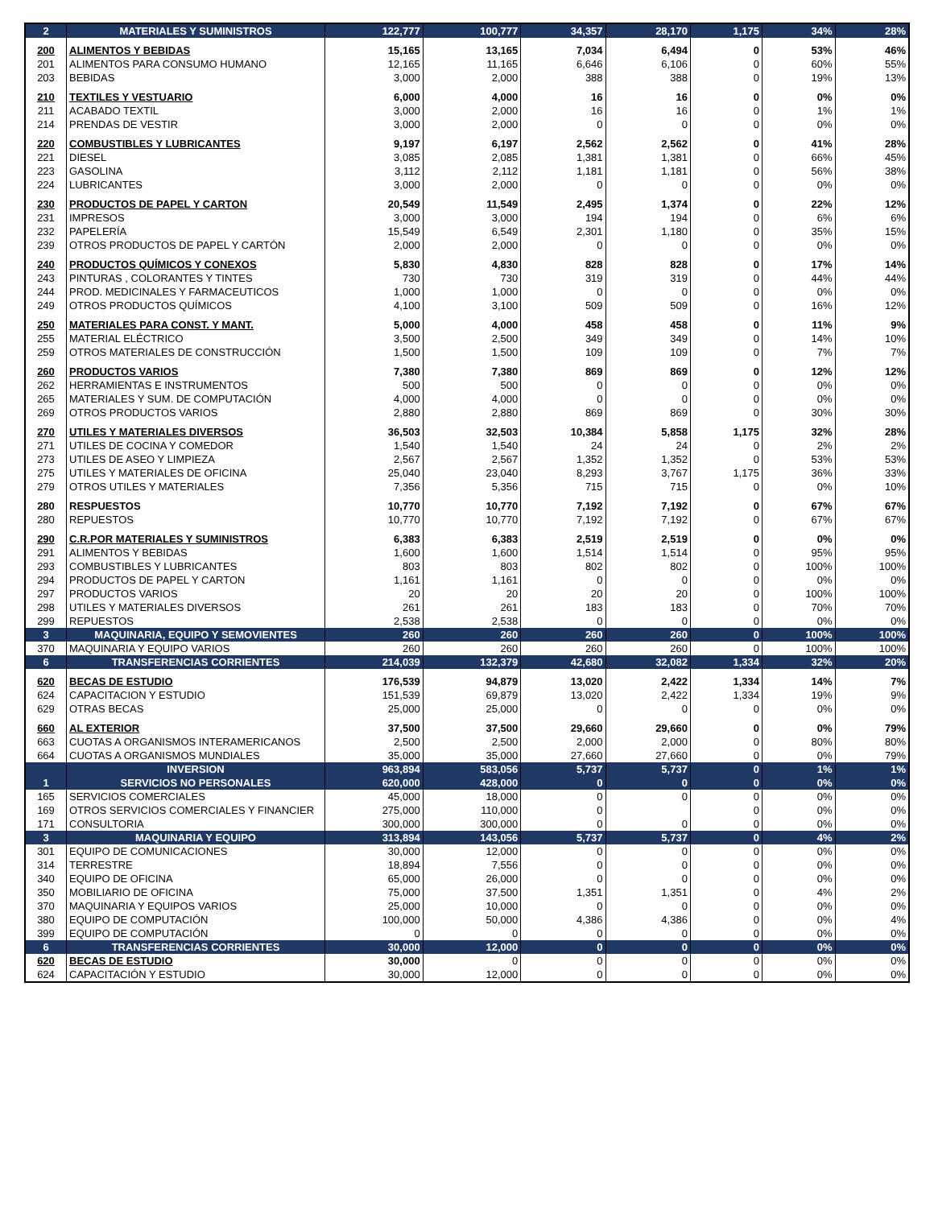| 2 | MATERIALES Y SUMINISTROS | 122,777 | 100,777 | 34,357 | 28,170 | 1,175 | 34% | 28% |
| 200 | ALIMENTOS Y BEBIDAS | 15,165 | 13,165 | 7,034 | 6,494 | 0 | 53% | 46% |
| 201 | ALIMENTOS PARA CONSUMO HUMANO | 12,165 | 11,165 | 6,646 | 6,106 | 0 | 60% | 55% |
| 203 | BEBIDAS | 3,000 | 2,000 | 388 | 388 | 0 | 19% | 13% |
| 210 | TEXTILES Y VESTUARIO | 6,000 | 4,000 | 16 | 16 | 0 | 0% | 0% |
| 211 | ACABADO TEXTIL | 3,000 | 2,000 | 16 | 16 | 0 | 1% | 1% |
| 214 | PRENDAS DE VESTIR | 3,000 | 2,000 | 0 | 0 | 0 | 0% | 0% |
| 220 | COMBUSTIBLES Y LUBRICANTES | 9,197 | 6,197 | 2,562 | 2,562 | 0 | 41% | 28% |
| 221 | DIESEL | 3,085 | 2,085 | 1,381 | 1,381 | 0 | 66% | 45% |
| 223 | GASOLINA | 3,112 | 2,112 | 1,181 | 1,181 | 0 | 56% | 38% |
| 224 | LUBRICANTES | 3,000 | 2,000 | 0 | 0 | 0 | 0% | 0% |
| 230 | PRODUCTOS DE PAPEL Y CARTON | 20,549 | 11,549 | 2,495 | 1,374 | 0 | 22% | 12% |
| 231 | IMPRESOS | 3,000 | 3,000 | 194 | 194 | 0 | 6% | 6% |
| 232 | PAPELERÍA | 15,549 | 6,549 | 2,301 | 1,180 | 0 | 35% | 15% |
| 239 | OTROS PRODUCTOS DE PAPEL Y CARTÓN | 2,000 | 2,000 | 0 | 0 | 0 | 0% | 0% |
| 240 | PRODUCTOS QUÍMICOS Y CONEXOS | 5,830 | 4,830 | 828 | 828 | 0 | 17% | 14% |
| 243 | PINTURAS , COLORANTES Y TINTES | 730 | 730 | 319 | 319 | 0 | 44% | 44% |
| 244 | PROD. MEDICINALES Y FARMACEUTICOS | 1,000 | 1,000 | 0 | 0 | 0 | 0% | 0% |
| 249 | OTROS PRODUCTOS QUÍMICOS | 4,100 | 3,100 | 509 | 509 | 0 | 16% | 12% |
| 250 | MATERIALES PARA CONST. Y MANT. | 5,000 | 4,000 | 458 | 458 | 0 | 11% | 9% |
| 255 | MATERIAL ELÉCTRICO | 3,500 | 2,500 | 349 | 349 | 0 | 14% | 10% |
| 259 | OTROS MATERIALES DE CONSTRUCCIÓN | 1,500 | 1,500 | 109 | 109 | 0 | 7% | 7% |
| 260 | PRODUCTOS VARIOS | 7,380 | 7,380 | 869 | 869 | 0 | 12% | 12% |
| 262 | HERRAMIENTAS E INSTRUMENTOS | 500 | 500 | 0 | 0 | 0 | 0% | 0% |
| 265 | MATERIALES Y SUM. DE COMPUTACIÓN | 4,000 | 4,000 | 0 | 0 | 0 | 0% | 0% |
| 269 | OTROS PRODUCTOS VARIOS | 2,880 | 2,880 | 869 | 869 | 0 | 30% | 30% |
| 270 | UTILES Y MATERIALES DIVERSOS | 36,503 | 32,503 | 10,384 | 5,858 | 1,175 | 32% | 28% |
| 271 | UTILES DE COCINA Y COMEDOR | 1,540 | 1,540 | 24 | 24 | 0 | 2% | 2% |
| 273 | UTILES DE ASEO Y LIMPIEZA | 2,567 | 2,567 | 1,352 | 1,352 | 0 | 53% | 53% |
| 275 | UTILES Y MATERIALES DE OFICINA | 25,040 | 23,040 | 8,293 | 3,767 | 1,175 | 36% | 33% |
| 279 | OTROS UTILES Y MATERIALES | 7,356 | 5,356 | 715 | 715 | 0 | 0% | 10% |
| 280 | RESPUESTOS | 10,770 | 10,770 | 7,192 | 7,192 | 0 | 67% | 67% |
| 280 | REPUESTOS | 10,770 | 10,770 | 7,192 | 7,192 | 0 | 67% | 67% |
| 290 | C.R.POR MATERIALES Y SUMINISTROS | 6,383 | 6,383 | 2,519 | 2,519 | 0 | 0% | 0% |
| 291 | ALIMENTOS Y BEBIDAS | 1,600 | 1,600 | 1,514 | 1,514 | 0 | 95% | 95% |
| 293 | COMBUSTIBLES Y LUBRICANTES | 803 | 803 | 802 | 802 | 0 | 100% | 100% |
| 294 | PRODUCTOS DE PAPEL Y CARTON | 1,161 | 1,161 | 0 | 0 | 0 | 0% | 0% |
| 297 | PRODUCTOS VARIOS | 20 | 20 | 20 | 20 | 0 | 100% | 100% |
| 298 | UTILES Y MATERIALES DIVERSOS | 261 | 261 | 183 | 183 | 0 | 70% | 70% |
| 299 | REPUESTOS | 2,538 | 2,538 | 0 | 0 | 0 | 0% | 0% |
| 3 | MAQUINARIA, EQUIPO Y SEMOVIENTES | 260 | 260 | 260 | 260 | 0 | 100% | 100% |
| 370 | MAQUINARIA Y EQUIPO VARIOS | 260 | 260 | 260 | 260 | 0 | 100% | 100% |
| 6 | TRANSFERENCIAS CORRIENTES | 214,039 | 132,379 | 42,680 | 32,082 | 1,334 | 32% | 20% |
| 620 | BECAS DE ESTUDIO | 176,539 | 94,879 | 13,020 | 2,422 | 1,334 | 14% | 7% |
| 624 | CAPACITACION Y ESTUDIO | 151,539 | 69,879 | 13,020 | 2,422 | 1,334 | 19% | 9% |
| 629 | OTRAS BECAS | 25,000 | 25,000 | 0 | 0 | 0 | 0% | 0% |
| 660 | AL EXTERIOR | 37,500 | 37,500 | 29,660 | 29,660 | 0 | 0% | 79% |
| 663 | CUOTAS A ORGANISMOS INTERAMERICANOS | 2,500 | 2,500 | 2,000 | 2,000 | 0 | 80% | 80% |
| 664 | CUOTAS A ORGANISMOS MUNDIALES | 35,000 | 35,000 | 27,660 | 27,660 | 0 | 0% | 79% |
| | INVERSION | 963,894 | 583,056 | 5,737 | 5,737 | 0 | 1% | 1% |
| 1 | SERVICIOS NO PERSONALES | 620,000 | 428,000 | 0 | 0 | 0 | 0% | 0% |
| 165 | SERVICIOS COMERCIALES | 45,000 | 18,000 | 0 | 0 | 0 | 0% | 0% |
| 169 | OTROS SERVICIOS COMERCIALES Y FINANCIER | 275,000 | 110,000 | 0 | | 0 | 0% | 0% |
| 171 | CONSULTORIA | 300,000 | 300,000 | 0 | 0 | 0 | 0% | 0% |
| 3 | MAQUINARIA Y EQUIPO | 313,894 | 143,056 | 5,737 | 5,737 | 0 | 4% | 2% |
| 301 | EQUIPO DE COMUNICACIONES | 30,000 | 12,000 | 0 | 0 | 0 | 0% | 0% |
| 314 | TERRESTRE | 18,894 | 7,556 | 0 | 0 | 0 | 0% | 0% |
| 340 | EQUIPO DE OFICINA | 65,000 | 26,000 | 0 | 0 | 0 | 0% | 0% |
| 350 | MOBILIARIO DE OFICINA | 75,000 | 37,500 | 1,351 | 1,351 | 0 | 4% | 2% |
| 370 | MAQUINARIA Y EQUIPOS VARIOS | 25,000 | 10,000 | 0 | 0 | 0 | 0% | 0% |
| 380 | EQUIPO DE COMPUTACIÓN | 100,000 | 50,000 | 4,386 | 4,386 | 0 | 0% | 4% |
| 399 | EQUIPO DE COMPUTACIÓN | 0 | 0 | 0 | 0 | 0 | 0% | 0% |
| 6 | TRANSFERENCIAS CORRIENTES | 30,000 | 12,000 | 0 | 0 | 0 | 0% | 0% |
| 620 | BECAS DE ESTUDIO | 30,000 | 0 | 0 | 0 | 0 | 0% | 0% |
| 624 | CAPACITACIÓN Y ESTUDIO | 30,000 | 12,000 | 0 | 0 | 0 | 0% | 0% |